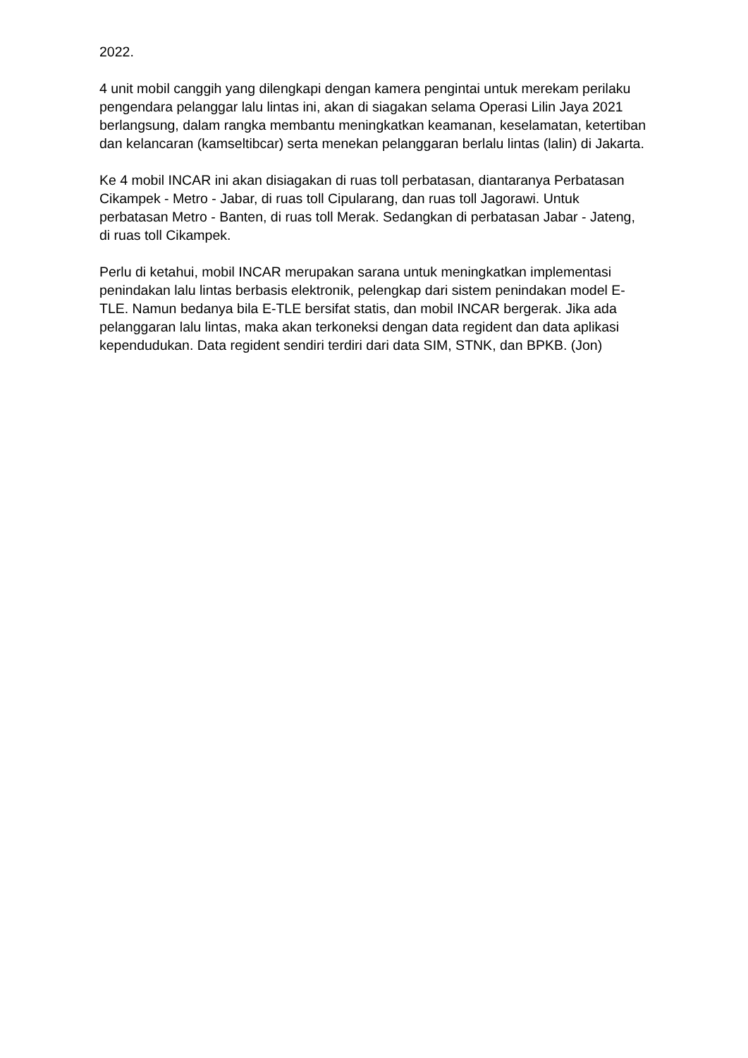2022.
4 unit mobil canggih yang dilengkapi dengan kamera pengintai untuk merekam perilaku pengendara pelanggar lalu lintas ini, akan di siagakan selama Operasi Lilin Jaya 2021 berlangsung, dalam rangka membantu meningkatkan keamanan, keselamatan, ketertiban dan kelancaran (kamseltibcar) serta menekan pelanggaran berlalu lintas (lalin) di Jakarta.
Ke 4 mobil INCAR ini akan disiagakan di ruas toll perbatasan, diantaranya Perbatasan Cikampek - Metro - Jabar, di ruas toll Cipularang, dan ruas toll Jagorawi. Untuk perbatasan Metro - Banten, di ruas toll Merak. Sedangkan di perbatasan Jabar - Jateng, di ruas toll Cikampek.
Perlu di ketahui, mobil INCAR merupakan sarana untuk meningkatkan implementasi penindakan lalu lintas berbasis elektronik, pelengkap dari sistem penindakan model E-TLE. Namun bedanya bila E-TLE bersifat statis, dan mobil INCAR bergerak. Jika ada pelanggaran lalu lintas, maka akan terkoneksi dengan data regident dan data aplikasi kependudukan. Data regident sendiri terdiri dari data SIM, STNK, dan BPKB. (Jon)